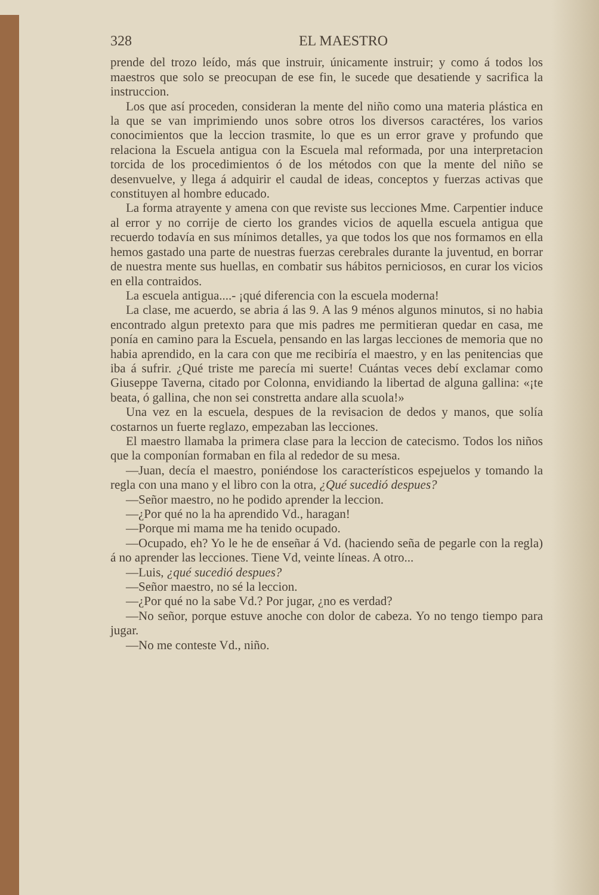328 EL MAESTRO
prende del trozo leído, más que instruir, únicamente instruir; y como á todos los maestros que solo se preocupan de ese fin, le sucede que desatiende y sacrifica la instruccion.
Los que así proceden, consideran la mente del niño como una materia plástica en la que se van imprimiendo unos sobre otros los diversos caractéres, los varios conocimientos que la leccion trasmite, lo que es un error grave y profundo que relaciona la Escuela antigua con la Escuela mal reformada, por una interpretacion torcida de los procedimientos ó de los métodos con que la mente del niño se desenvuelve, y llega á adquirir el caudal de ideas, conceptos y fuerzas activas que constituyen al hombre educado.
La forma atrayente y amena con que reviste sus lecciones Mme. Carpentier induce al error y no corrije de cierto los grandes vicios de aquella escuela antigua que recuerdo todavía en sus mínimos detalles, ya que todos los que nos formamos en ella hemos gastado una parte de nuestras fuerzas cerebrales durante la juventud, en borrar de nuestra mente sus huellas, en combatir sus hábitos perniciosos, en curar los vicios en ella contraidos.
La escuela antigua....- ¡qué diferencia con la escuela moderna!
La clase, me acuerdo, se abria á las 9. A las 9 ménos algunos minutos, si no habia encontrado algun pretexto para que mis padres me permitieran quedar en casa, me ponía en camino para la Escuela, pensando en las largas lecciones de memoria que no habia aprendido, en la cara con que me recibiría el maestro, y en las penitencias que iba á sufrir. ¿Qué triste me parecía mi suerte! Cuántas veces debí exclamar como Giuseppe Taverna, citado por Colonna, envidiando la libertad de alguna gallina: «¡te beata, ó gallina, che non sei constretta andare alla scuola!»
Una vez en la escuela, despues de la revisacion de dedos y manos, que solía costarnos un fuerte reglazo, empezaban las lecciones.
El maestro llamaba la primera clase para la leccion de catecismo. Todos los niños que la componían formaban en fila al rededor de su mesa.
—Juan, decía el maestro, poniéndose los característicos espejuelos y tomando la regla con una mano y el libro con la otra, ¿Qué sucedió despues?
—Señor maestro, no he podido aprender la leccion.
—¿Por qué no la ha aprendido Vd., haragan!
—Porque mi mama me ha tenido ocupado.
—Ocupado, eh? Yo le he de enseñar á Vd. (haciendo seña de pegarle con la regla) á no aprender las lecciones. Tiene Vd, veinte líneas. A otro...
—Luis, ¿qué sucedió despues?
—Señor maestro, no sé la leccion.
—¿Por qué no la sabe Vd.? Por jugar, ¿no es verdad?
—No señor, porque estuve anoche con dolor de cabeza. Yo no tengo tiempo para jugar.
—No me conteste Vd., niño.